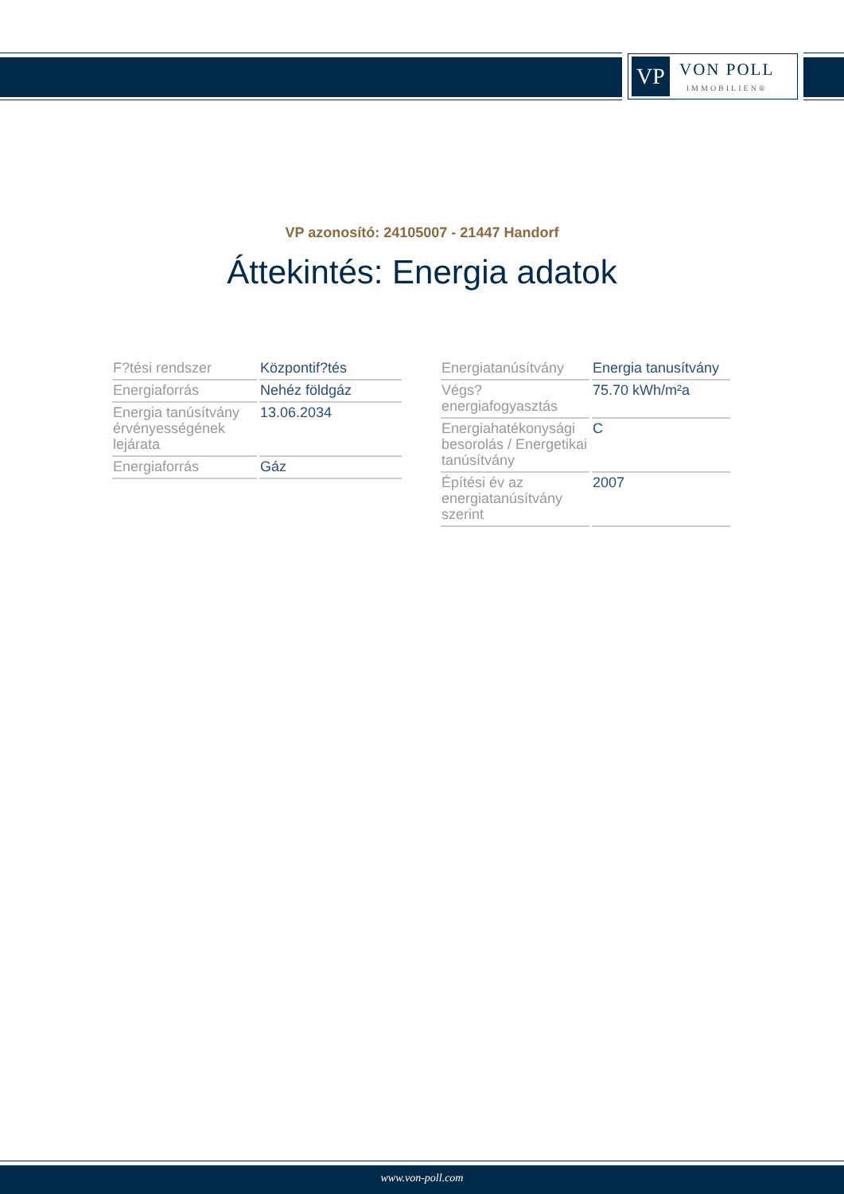VP
VON POLL
IMMOBILIEN®
VP azonosító: 24105007 - 21447 Handorf
Áttekintés: Energia adatok
| F?tési rendszer | Központif?tés |
| Energiaforrás | Nehéz földgáz |
| Energia tanúsítvány érvényességének lejárata | 13.06.2034 |
| Energiaforrás | Gáz |
| Energiatanúsítvány | Energia tanusítvány |
| Végs? energiafogyasztás | 75.70 kWh/m²a |
| Energiahatékonysági besorolás / Energetikai tanúsítvány | C |
| Építési év az energiatanúsítvány szerint | 2007 |
www.von-poll.com